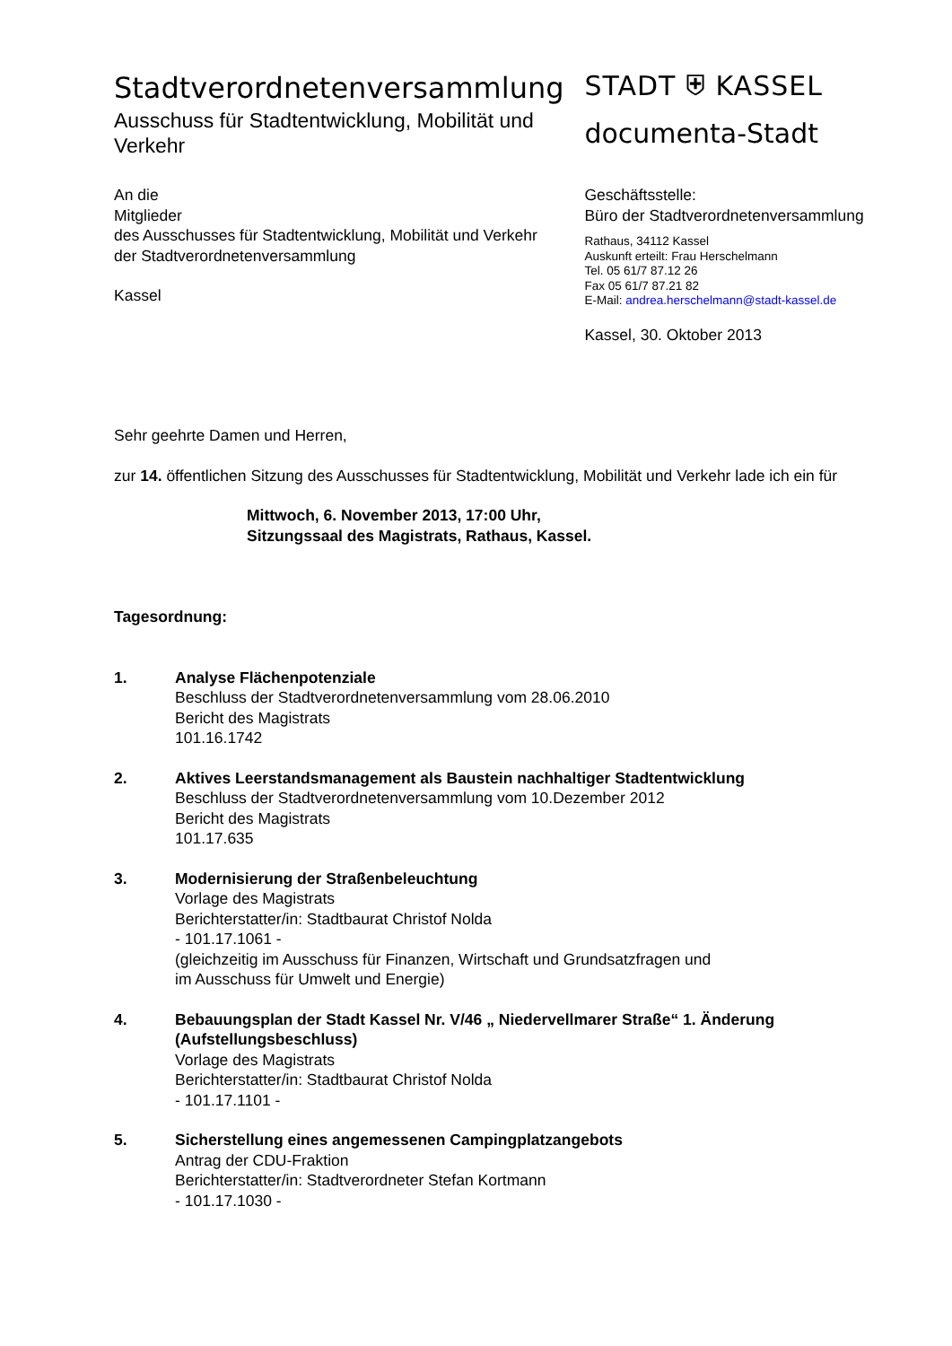Stadtverordnetenversammlung
Ausschuss für Stadtentwicklung, Mobilität und Verkehr
STADT ⛨ KASSEL
documenta-Stadt
An die
Mitglieder
des Ausschusses für Stadtentwicklung, Mobilität und Verkehr
der Stadtverordnetenversammlung
Kassel
Geschäftsstelle:
Büro der Stadtverordnetenversammlung
Rathaus, 34112 Kassel
Auskunft erteilt: Frau Herschelmann
Tel. 05 61/7 87.12 26
Fax 05 61/7 87.21 82
E-Mail: andrea.herschelmann@stadt-kassel.de
Kassel, 30. Oktober 2013
Sehr geehrte Damen und Herren,
zur 14. öffentlichen Sitzung des Ausschusses für Stadtentwicklung, Mobilität und Verkehr lade ich ein für
Mittwoch, 6. November 2013, 17:00 Uhr,
Sitzungssaal des Magistrats, Rathaus, Kassel.
Tagesordnung:
1. Analyse Flächenpotenziale
Beschluss der Stadtverordnetenversammlung vom 28.06.2010
Bericht des Magistrats
101.16.1742
2. Aktives Leerstandsmanagement als Baustein nachhaltiger Stadtentwicklung
Beschluss der Stadtverordnetenversammlung vom 10.Dezember 2012
Bericht des Magistrats
101.17.635
3. Modernisierung der Straßenbeleuchtung
Vorlage des Magistrats
Berichterstatter/in: Stadtbaurat Christof Nolda
- 101.17.1061 -
(gleichzeitig im Ausschuss für Finanzen, Wirtschaft und Grundsatzfragen und
im Ausschuss für Umwelt und Energie)
4. Bebauungsplan der Stadt Kassel Nr. V/46 „ Niedervellmarer Straße“ 1. Änderung (Aufstellungsbeschluss)
Vorlage des Magistrats
Berichterstatter/in: Stadtbaurat Christof Nolda
- 101.17.1101 -
5. Sicherstellung eines angemessenen Campingplatzangebots
Antrag der CDU-Fraktion
Berichterstatter/in: Stadtverordneter Stefan Kortmann
- 101.17.1030 -